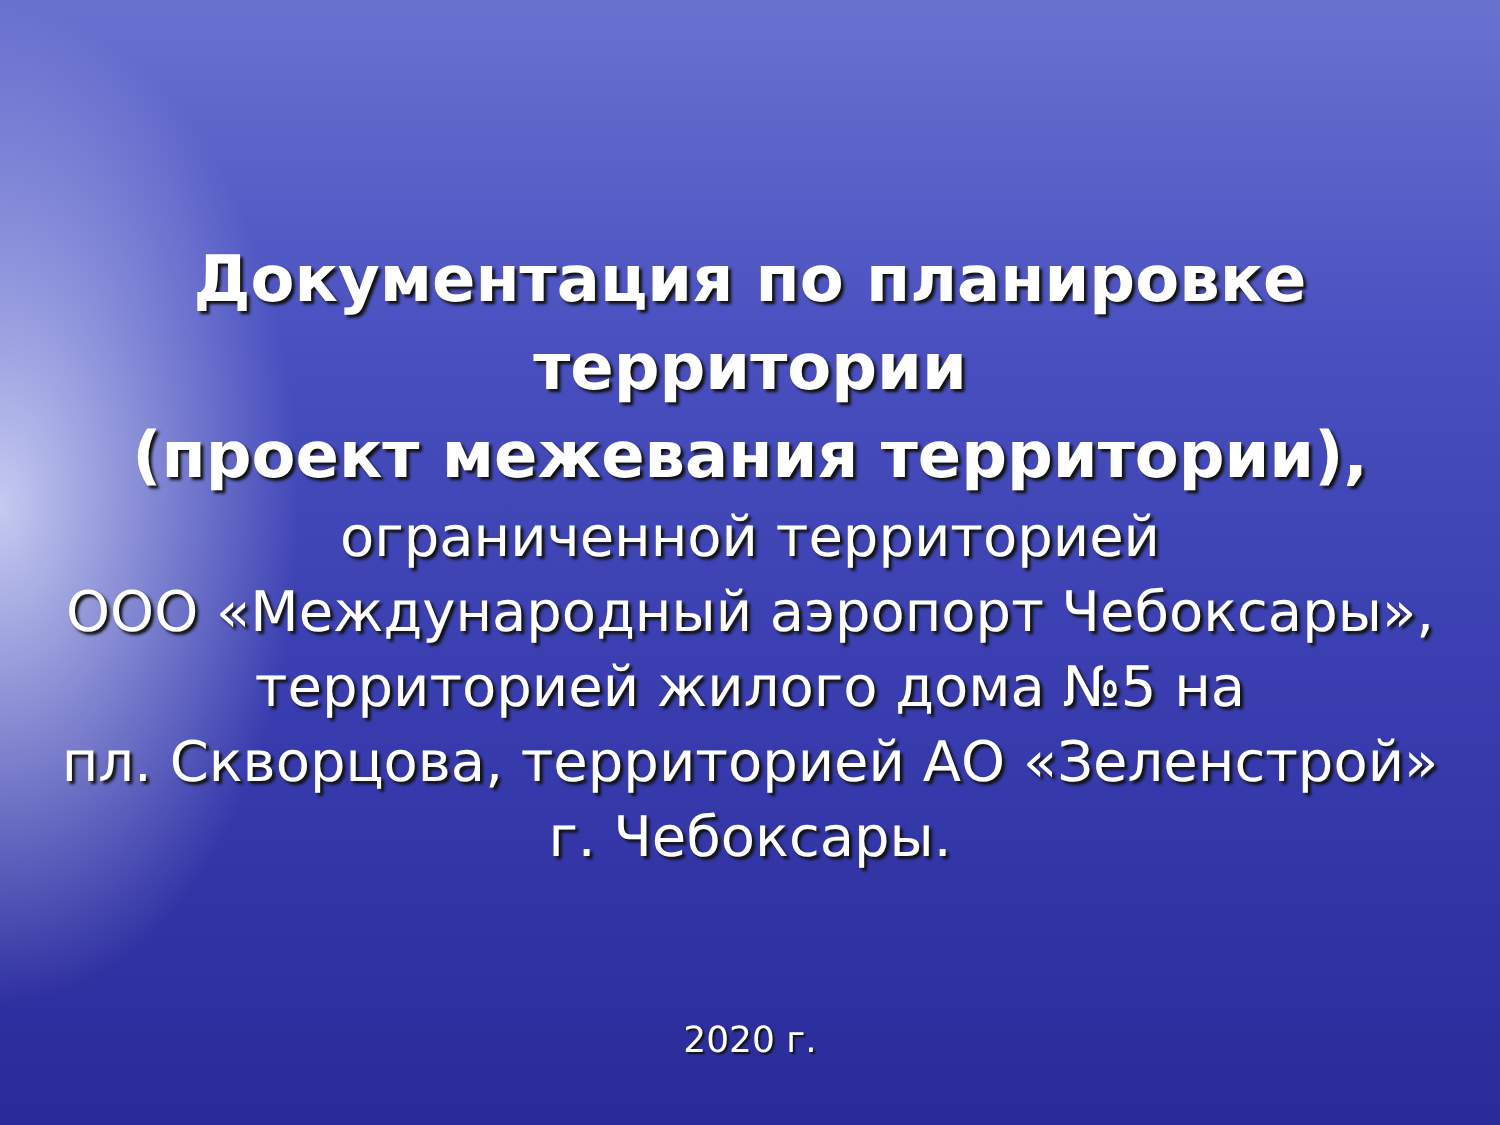Документация по планировке
территории
(проект межевания территории),
ограниченной территорией
ООО «Международный аэропорт Чебоксары»,
территорией жилого дома №5 на
пл. Скворцова, территорией АО «Зеленстрой»
г. Чебоксары.
2020 г.